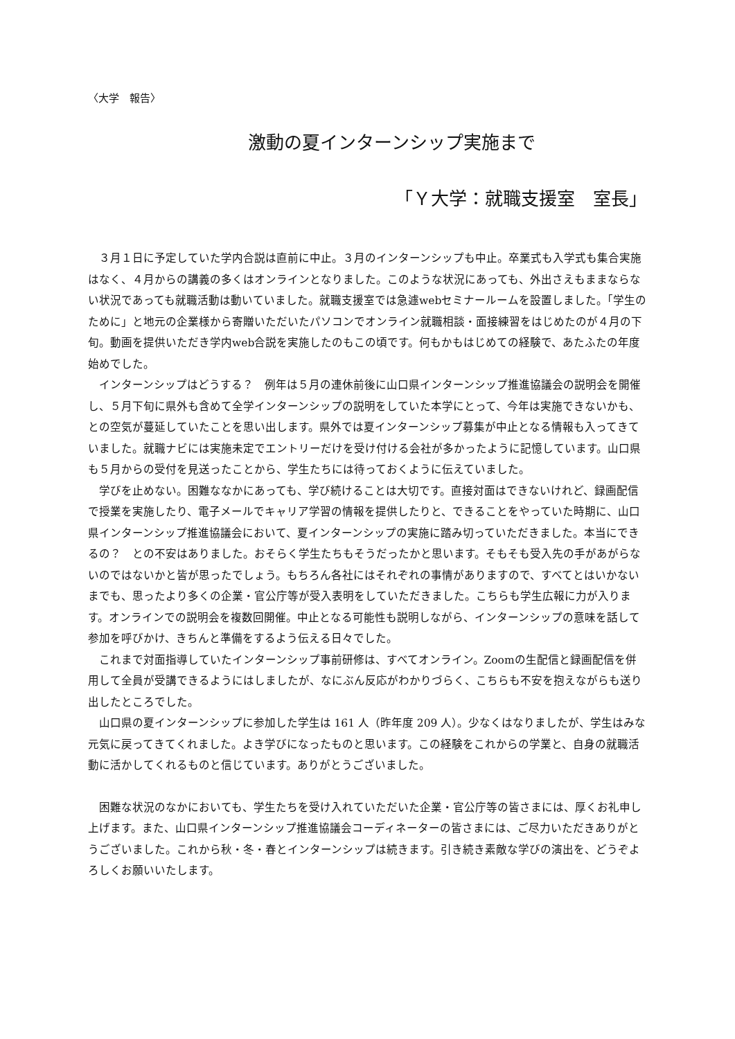〈大学　報告〉
激動の夏インターンシップ実施まで
「Ｙ大学：就職支援室　室長」
３月１日に予定していた学内合説は直前に中止。３月のインターンシップも中止。卒業式も入学式も集合実施はなく、４月からの講義の多くはオンラインとなりました。このような状況にあっても、外出さえもままならない状況であっても就職活動は動いていました。就職支援室では急遽webセミナールームを設置しました。「学生のために」と地元の企業様から寄贈いただいたパソコンでオンライン就職相談・面接練習をはじめたのが４月の下旬。動画を提供いただき学内web合説を実施したのもこの頃です。何もかもはじめての経験で、あたふたの年度始めでした。
インターンシップはどうする？　例年は５月の連休前後に山口県インターンシップ推進協議会の説明会を開催し、５月下旬に県外も含めて全学インターンシップの説明をしていた本学にとって、今年は実施できないかも、との空気が蔓延していたことを思い出します。県外では夏インターンシップ募集が中止となる情報も入ってきていました。就職ナビには実施未定でエントリーだけを受け付ける会社が多かったように記憶しています。山口県も５月からの受付を見送ったことから、学生たちには待っておくように伝えていました。
学びを止めない。困難ななかにあっても、学び続けることは大切です。直接対面はできないけれど、録画配信で授業を実施したり、電子メールでキャリア学習の情報を提供したりと、できることをやっていた時期に、山口県インターンシップ推進協議会において、夏インターンシップの実施に踏み切っていただきました。本当にできるの？　との不安はありました。おそらく学生たちもそうだったかと思います。そもそも受入先の手があがらないのではないかと皆が思ったでしょう。もちろん各社にはそれぞれの事情がありますので、すべてとはいかないまでも、思ったより多くの企業・官公庁等が受入表明をしていただきました。こちらも学生広報に力が入ります。オンラインでの説明会を複数回開催。中止となる可能性も説明しながら、インターンシップの意味を話して参加を呼びかけ、きちんと準備をするよう伝える日々でした。
これまで対面指導していたインターンシップ事前研修は、すべてオンライン。Zoomの生配信と録画配信を併用して全員が受講できるようにはしましたが、なにぶん反応がわかりづらく、こちらも不安を抱えながらも送り出したところでした。
山口県の夏インターンシップに参加した学生は 161 人（昨年度 209 人）。少なくはなりましたが、学生はみな元気に戻ってきてくれました。よき学びになったものと思います。この経験をこれからの学業と、自身の就職活動に活かしてくれるものと信じています。ありがとうございました。
困難な状況のなかにおいても、学生たちを受け入れていただいた企業・官公庁等の皆さまには、厚くお礼申し上げます。また、山口県インターンシップ推進協議会コーディネーターの皆さまには、ご尽力いただきありがとうございました。これから秋・冬・春とインターンシップは続きます。引き続き素敵な学びの演出を、どうぞよろしくお願いいたします。